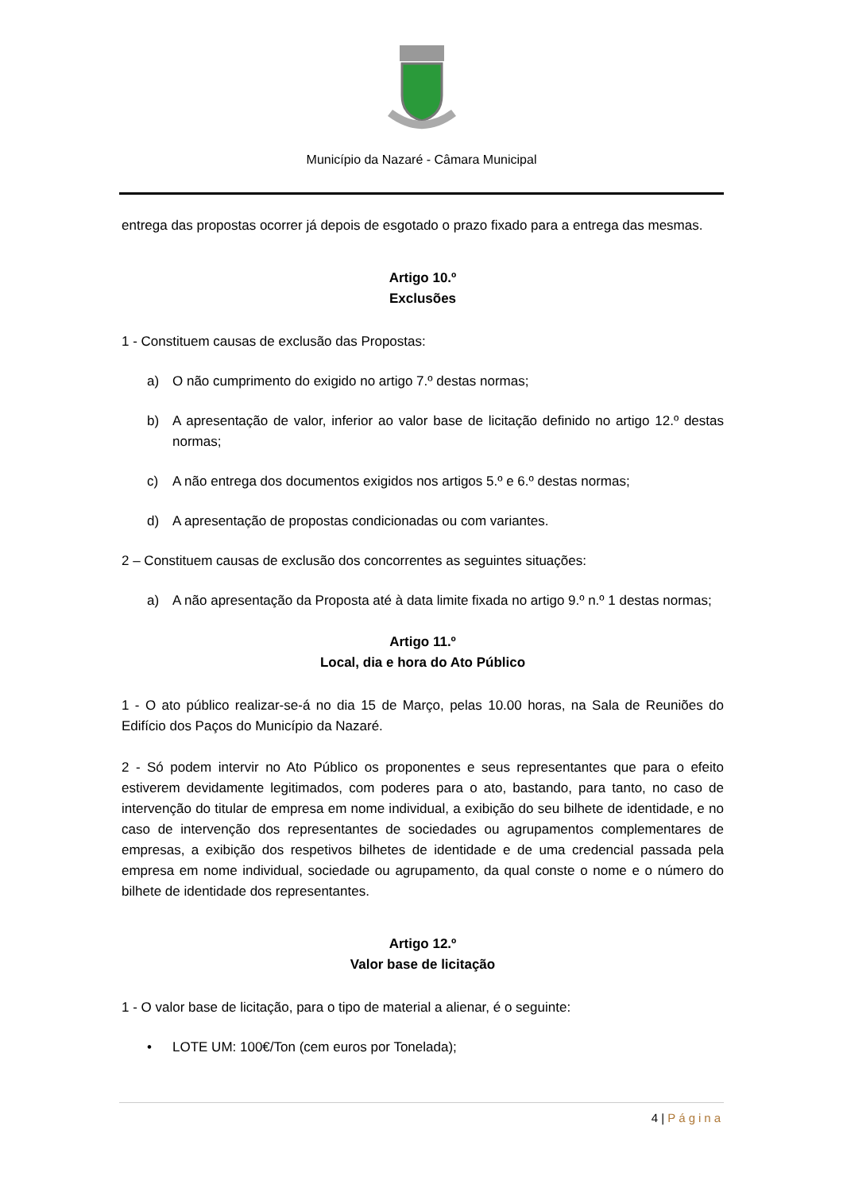Município da Nazaré - Câmara Municipal
entrega das propostas ocorrer já depois de esgotado o prazo fixado para a entrega das mesmas.
Artigo 10.º
Exclusões
1 - Constituem causas de exclusão das Propostas:
a) O não cumprimento do exigido no artigo 7.º destas normas;
b) A apresentação de valor, inferior ao valor base de licitação definido no artigo 12.º destas normas;
c) A não entrega dos documentos exigidos nos artigos 5.º e 6.º destas normas;
d) A apresentação de propostas condicionadas ou com variantes.
2 – Constituem causas de exclusão dos concorrentes as seguintes situações:
a) A não apresentação da Proposta até à data limite fixada no artigo 9.º n.º 1 destas normas;
Artigo 11.º
Local, dia e hora do Ato Público
1 - O ato público realizar-se-á no dia 15 de Março, pelas 10.00 horas, na Sala de Reuniões do Edifício dos Paços do Município da Nazaré.
2 - Só podem intervir no Ato Público os proponentes e seus representantes que para o efeito estiverem devidamente legitimados, com poderes para o ato, bastando, para tanto, no caso de intervenção do titular de empresa em nome individual, a exibição do seu bilhete de identidade, e no caso de intervenção dos representantes de sociedades ou agrupamentos complementares de empresas, a exibição dos respetivos bilhetes de identidade e de uma credencial passada pela empresa em nome individual, sociedade ou agrupamento, da qual conste o nome e o número do bilhete de identidade dos representantes.
Artigo 12.º
Valor base de licitação
1 - O valor base de licitação, para o tipo de material a alienar, é o seguinte:
• LOTE UM: 100€/Ton (cem euros por Tonelada);
4 | Página